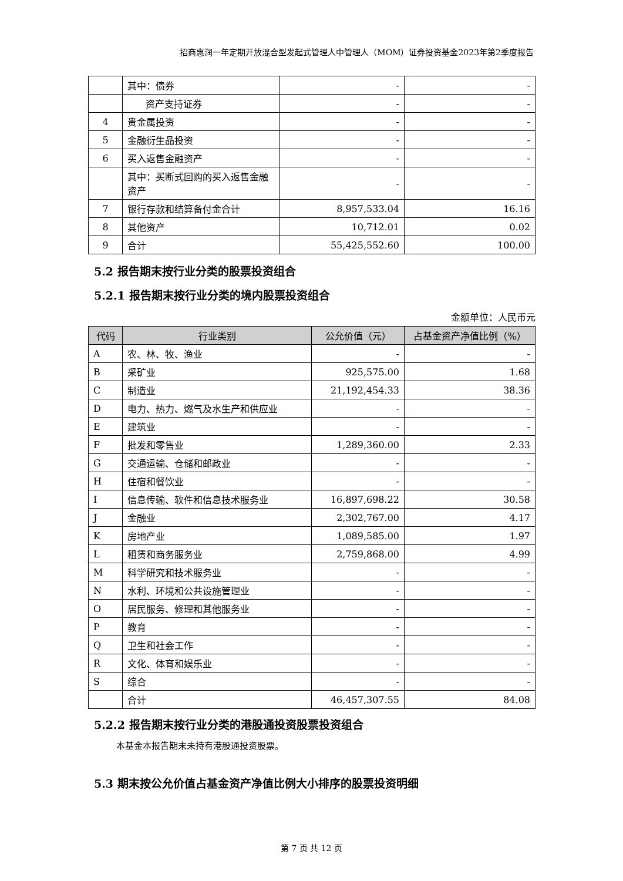招商惠润一年定期开放混合型发起式管理人中管理人（MOM）证券投资基金2023年第2季度报告
| | 其中：债券 | - | - |
| | 资产支持证券 | - | - |
| 4 | 贵金属投资 | - | - |
| 5 | 金融衍生品投资 | - | - |
| 6 | 买入返售金融资产 | - | - |
| | 其中：买断式回购的买入返售金融资产 | - | - |
| 7 | 银行存款和结算备付金合计 | 8,957,533.04 | 16.16 |
| 8 | 其他资产 | 10,712.01 | 0.02 |
| 9 | 合计 | 55,425,552.60 | 100.00 |
5.2 报告期末按行业分类的股票投资组合
5.2.1 报告期末按行业分类的境内股票投资组合
金额单位：人民币元
| 代码 | 行业类别 | 公允价值（元） | 占基金资产净值比例（%） |
| --- | --- | --- | --- |
| A | 农、林、牧、渔业 | - | - |
| B | 采矿业 | 925,575.00 | 1.68 |
| C | 制造业 | 21,192,454.33 | 38.36 |
| D | 电力、热力、燃气及水生产和供应业 | - | - |
| E | 建筑业 | - | - |
| F | 批发和零售业 | 1,289,360.00 | 2.33 |
| G | 交通运输、仓储和邮政业 | - | - |
| H | 住宿和餐饮业 | - | - |
| I | 信息传输、软件和信息技术服务业 | 16,897,698.22 | 30.58 |
| J | 金融业 | 2,302,767.00 | 4.17 |
| K | 房地产业 | 1,089,585.00 | 1.97 |
| L | 租赁和商务服务业 | 2,759,868.00 | 4.99 |
| M | 科学研究和技术服务业 | - | - |
| N | 水利、环境和公共设施管理业 | - | - |
| O | 居民服务、修理和其他服务业 | - | - |
| P | 教育 | - | - |
| Q | 卫生和社会工作 | - | - |
| R | 文化、体育和娱乐业 | - | - |
| S | 综合 | - | - |
| | 合计 | 46,457,307.55 | 84.08 |
5.2.2 报告期末按行业分类的港股通投资股票投资组合
本基金本报告期末未持有港股通投资股票。
5.3 期末按公允价值占基金资产净值比例大小排序的股票投资明细
第 7 页 共 12 页